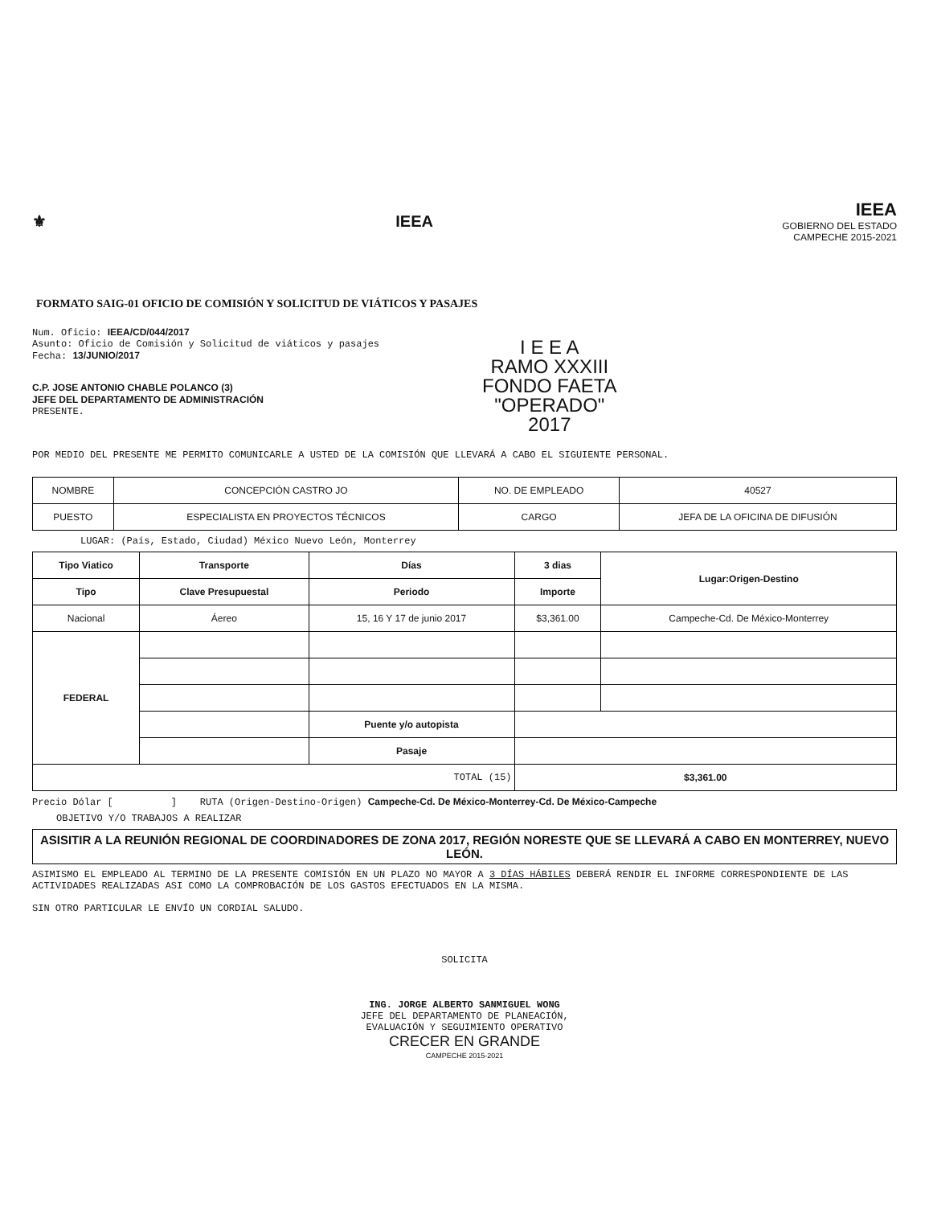⚜ IEEA
IEEA
GOBIERNO DEL ESTADO
CAMPECHE 2015-2021
FORMATO SAIG-01 OFICIO DE COMISIÓN Y SOLICITUD DE VIÁTICOS Y PASAJES
Num. Oficio: IEEA/CD/044/2017
Asunto: Oficio de Comisión y Solicitud de viáticos y pasajes
Fecha: 13/JUNIO/2017
I E E A
RAMO XXXIII
FONDO FAETA
"OPERADO"
2017
C.P. JOSE ANTONIO CHABLE POLANCO (3)
JEFE DEL DEPARTAMENTO DE ADMINISTRACIÓN
PRESENTE.
POR MEDIO DEL PRESENTE ME PERMITO COMUNICARLE A USTED DE LA COMISIÓN QUE LLEVARÁ A CABO EL SIGUIENTE PERSONAL.
| NOMBRE | CONCEPCIÓN CASTRO JO | NO. DE EMPLEADO | 40527 |
| PUESTO | ESPECIALISTA EN PROYECTOS TÉCNICOS | CARGO | JEFA DE LA OFICINA DE DIFUSIÓN |
LUGAR: (País, Estado, Ciudad) México Nuevo León, Monterrey
| Tipo Viatico | | Transporte | Días | 3 dias | Lugar:Origen-Destino |
| --- | --- | --- | --- | --- | --- |
| Tipo | Clave Presupuestal | | Periodo | Importe | |
| Nacional | | Áereo | 15, 16 Y 17 de junio 2017 | $3,361.00 | Campeche-Cd. De México-Monterrey |
| FEDERAL | | | | | |
| | | | Puente y/o autopista | | |
| | | | Pasaje | | |
| TOTAL (15) | | | | $3,361.00 | |
Precio Dólar [ ] RUTA (Origen-Destino-Origen) Campeche-Cd. De México-Monterrey-Cd. De México-Campeche
OBJETIVO Y/O TRABAJOS A REALIZAR
ASISITIR A LA REUNIÓN REGIONAL DE COORDINADORES DE ZONA 2017, REGIÓN NORESTE QUE SE LLEVARÁ A CABO EN MONTERREY, NUEVO LEÓN.
ASIMISMO EL EMPLEADO AL TERMINO DE LA PRESENTE COMISIÓN EN UN PLAZO NO MAYOR A 3 DÍAS HÁBILES DEBERÁ RENDIR EL INFORME CORRESPONDIENTE DE LAS ACTIVIDADES REALIZADAS ASI COMO LA COMPROBACIÓN DE LOS GASTOS EFECTUADOS EN LA MISMA.
SIN OTRO PARTICULAR LE ENVÍO UN CORDIAL SALUDO.
SOLICITA
ING. JORGE ALBERTO SANMIGUEL WONG
JEFE DEL DEPARTAMENTO DE PLANEACIÓN,
EVALUACIÓN Y SEGUIMIENTO OPERATIVO
CRECER EN GRANDE
CAMPECHE 2015-2021